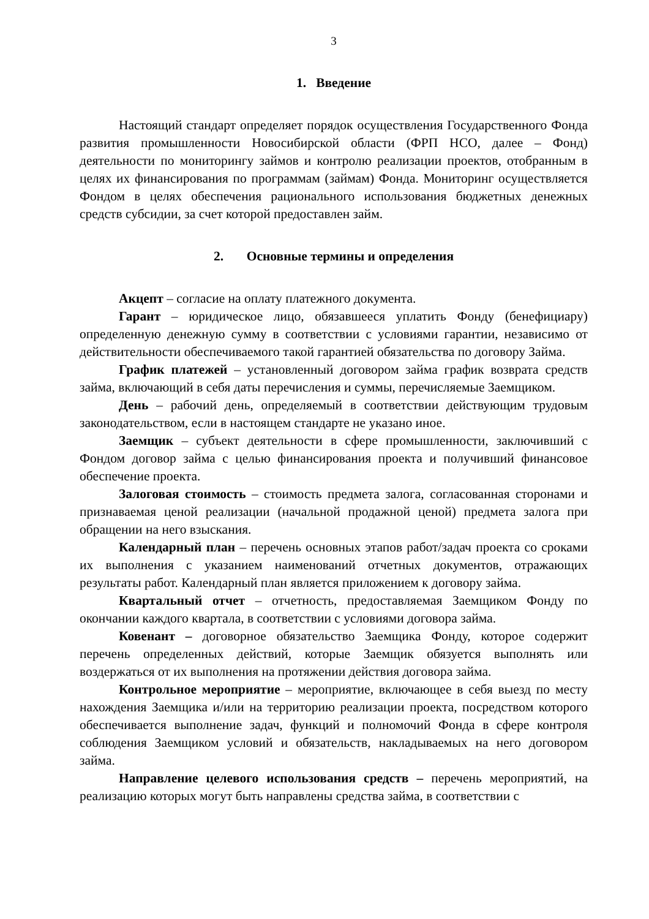3
1. Введение
Настоящий стандарт определяет порядок осуществления Государственного Фонда развития промышленности Новосибирской области (ФРП НСО, далее – Фонд) деятельности по мониторингу займов и контролю реализации проектов, отобранным в целях их финансирования по программам (займам) Фонда. Мониторинг осуществляется Фондом в целях обеспечения рационального использования бюджетных денежных средств субсидии, за счет которой предоставлен займ.
2. Основные термины и определения
Акцепт – согласие на оплату платежного документа.
Гарант – юридическое лицо, обязавшееся уплатить Фонду (бенефициару) определенную денежную сумму в соответствии с условиями гарантии, независимо от действительности обеспечиваемого такой гарантией обязательства по договору Займа.
График платежей – установленный договором займа график возврата средств займа, включающий в себя даты перечисления и суммы, перечисляемые Заемщиком.
День – рабочий день, определяемый в соответствии действующим трудовым законодательством, если в настоящем стандарте не указано иное.
Заемщик – субъект деятельности в сфере промышленности, заключивший с Фондом договор займа с целью финансирования проекта и получивший финансовое обеспечение проекта.
Залоговая стоимость – стоимость предмета залога, согласованная сторонами и признаваемая ценой реализации (начальной продажной ценой) предмета залога при обращении на него взыскания.
Календарный план – перечень основных этапов работ/задач проекта со сроками их выполнения с указанием наименований отчетных документов, отражающих результаты работ. Календарный план является приложением к договору займа.
Квартальный отчет – отчетность, предоставляемая Заемщиком Фонду по окончании каждого квартала, в соответствии с условиями договора займа.
Ковенант – договорное обязательство Заемщика Фонду, которое содержит перечень определенных действий, которые Заемщик обязуется выполнять или воздержаться от их выполнения на протяжении действия договора займа.
Контрольное мероприятие – мероприятие, включающее в себя выезд по месту нахождения Заемщика и/или на территорию реализации проекта, посредством которого обеспечивается выполнение задач, функций и полномочий Фонда в сфере контроля соблюдения Заемщиком условий и обязательств, накладываемых на него договором займа.
Направление целевого использования средств – перечень мероприятий, на реализацию которых могут быть направлены средства займа, в соответствии с